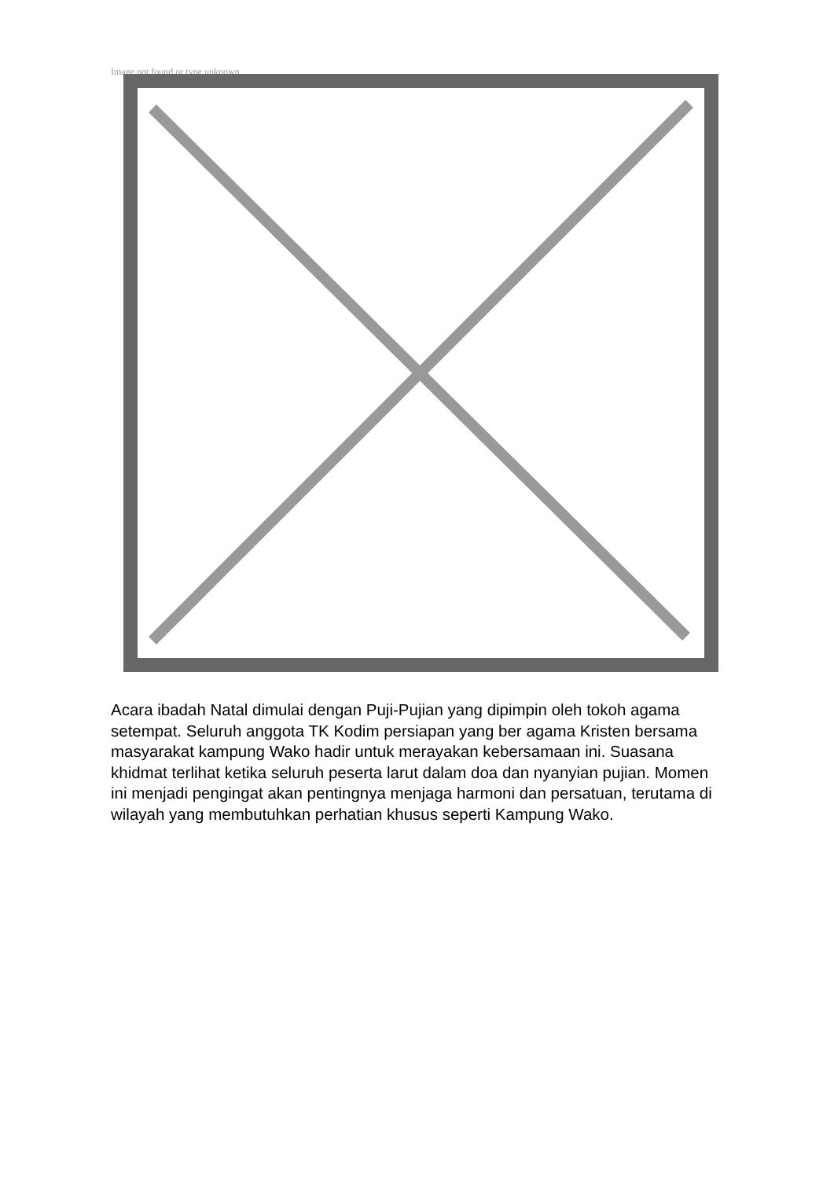Image not found or type unknown
Acara ibadah Natal dimulai dengan Puji-Pujian yang dipimpin oleh tokoh agama setempat. Seluruh anggota TK Kodim persiapan yang ber agama Kristen bersama masyarakat kampung Wako hadir untuk merayakan kebersamaan ini. Suasana khidmat terlihat ketika seluruh peserta larut dalam doa dan nyanyian pujian. Momen ini menjadi pengingat akan pentingnya menjaga harmoni dan persatuan, terutama di wilayah yang membutuhkan perhatian khusus seperti Kampung Wako.